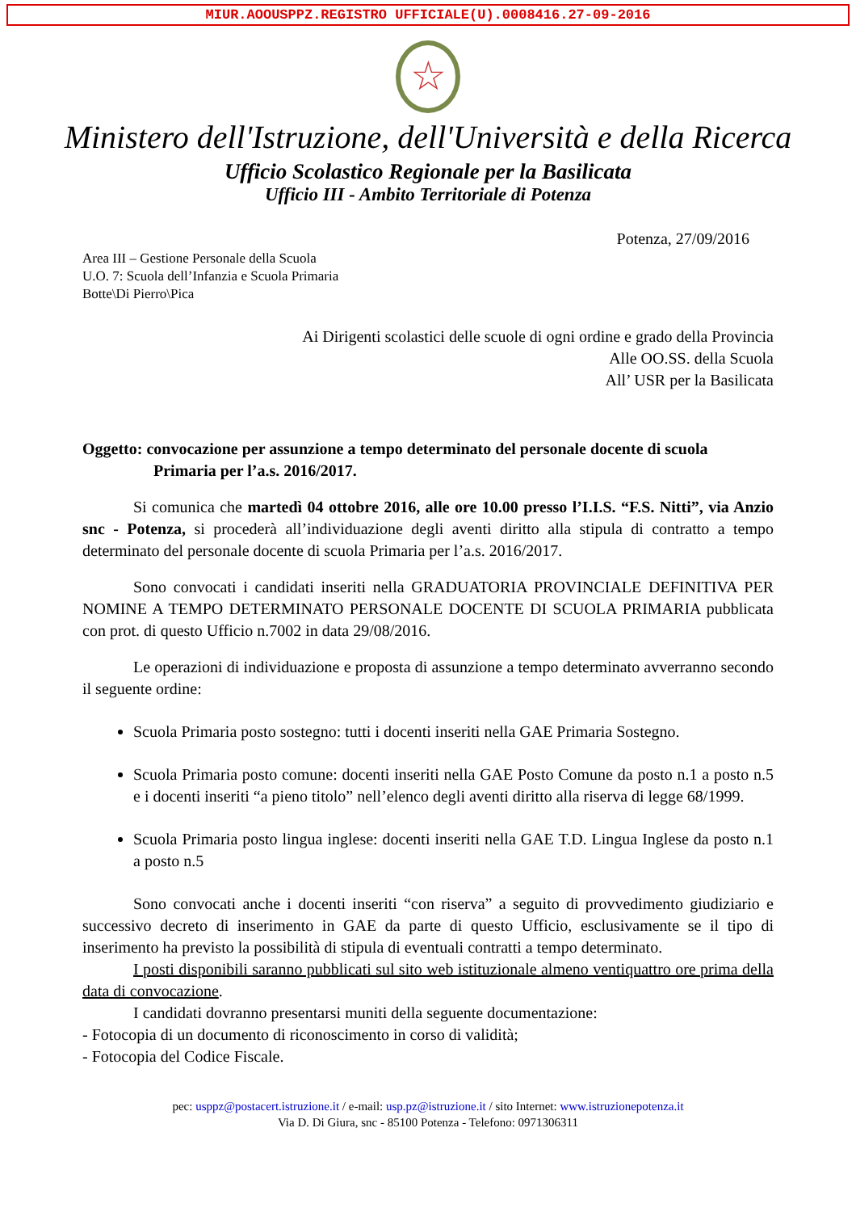MIUR.AOOUSPPZ.REGISTRO UFFICIALE(U).0008416.27-09-2016
☆
Ministero dell'Istruzione, dell'Università e della Ricerca
Ufficio Scolastico Regionale per la Basilicata
Ufficio III - Ambito Territoriale di Potenza
Potenza, 27/09/2016
Area III – Gestione Personale della Scuola
U.O. 7: Scuola dell’Infanzia e Scuola Primaria
Botte\Di Pierro\Pica
Ai Dirigenti scolastici delle scuole di ogni ordine e grado della Provincia
Alle OO.SS. della Scuola
All’ USR per la Basilicata
Oggetto: convocazione per assunzione a tempo determinato del personale docente di scuola Primaria per l’a.s. 2016/2017.
Si comunica che martedì 04 ottobre 2016, alle ore 10.00 presso l’I.I.S. “F.S. Nitti”, via Anzio snc - Potenza, si procederà all’individuazione degli aventi diritto alla stipula di contratto a tempo determinato del personale docente di scuola Primaria per l’a.s. 2016/2017.
Sono convocati i candidati inseriti nella GRADUATORIA PROVINCIALE DEFINITIVA PER NOMINE A TEMPO DETERMINATO PERSONALE DOCENTE DI SCUOLA PRIMARIA pubblicata con prot. di questo Ufficio n.7002 in data 29/08/2016.
Le operazioni di individuazione e proposta di assunzione a tempo determinato avverranno secondo il seguente ordine:
Scuola Primaria posto sostegno: tutti i docenti inseriti nella GAE Primaria Sostegno.
Scuola Primaria posto comune: docenti inseriti nella GAE Posto Comune da posto n.1 a posto n.5 e i docenti inseriti “a pieno titolo” nell’elenco degli aventi diritto alla riserva di legge 68/1999.
Scuola Primaria posto lingua inglese: docenti inseriti nella GAE T.D. Lingua Inglese da posto n.1 a posto n.5
Sono convocati anche i docenti inseriti “con riserva” a seguito di provvedimento giudiziario e successivo decreto di inserimento in GAE da parte di questo Ufficio, esclusivamente se il tipo di inserimento ha previsto la possibilità di stipula di eventuali contratti a tempo determinato.
I posti disponibili saranno pubblicati sul sito web istituzionale almeno ventiquattro ore prima della data di convocazione.
I candidati dovranno presentarsi muniti della seguente documentazione:
- Fotocopia di un documento di riconoscimento in corso di validità;
- Fotocopia del Codice Fiscale.
pec: usppz@postacert.istruzione.it / e-mail: usp.pz@istruzione.it / sito Internet: www.istruzionepotenza.it
Via D. Di Giura, snc - 85100 Potenza - Telefono: 0971306311